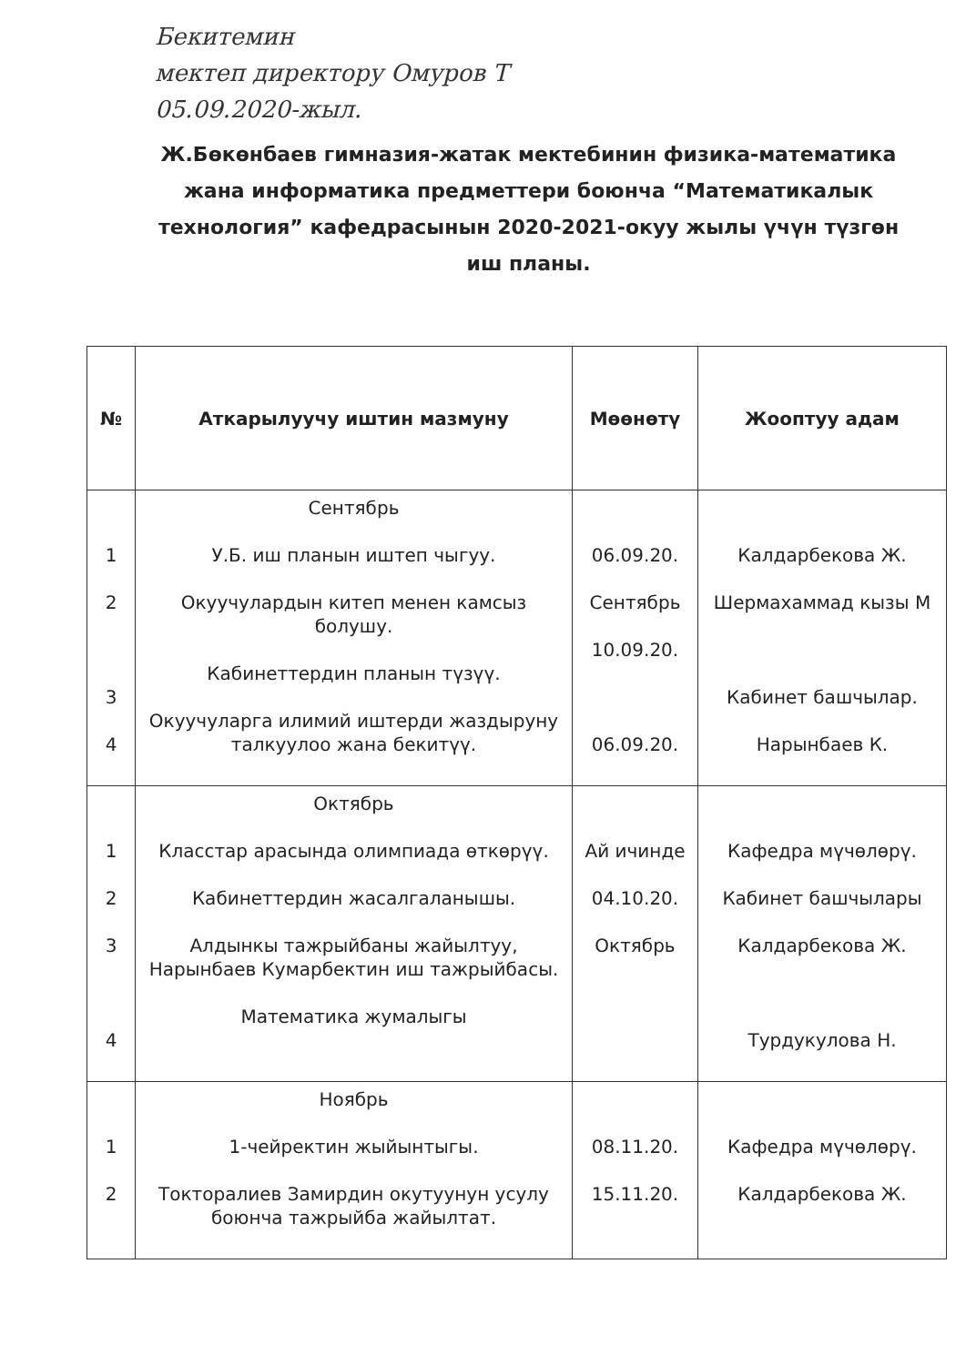Бекитемин
мектеп директору Омуров Т
05.09.2020-жыл.
Ж.Бөкөнбаев гимназия-жатак мектебинин физика-математика жана информатика предметтери боюнча “Математикалык технология” кафедрасынын 2020-2021-окуу жылы үчүн түзгөн иш планы.
| № | Аткарылуучу иштин мазмуну | Мөөнөтү | Жооптуу адам |
| --- | --- | --- | --- |
| 1 2 3 4 | Сентябрь У.Б. иш планын иштеп чыгуу. Окуучулардын китеп менен камсыз болушу. Кабинеттердин планын түзүү. Окуучуларга илимий иштерди жаздыруну талкуулоо жана бекитүү. | 06.09.20. Сентябрь 10.09.20. 06.09.20. | Калдарбекова Ж. Шермахаммад кызы М Кабинет башчылар. Нарынбаев К. |
| 1 2 3 4 | Октябрь Класстар арасында олимпиада өткөрүү. Кабинеттердин жасалгаланышы. Алдынкы тажрыйбаны жайылтуу, Нарынбаев Кумарбектин иш тажрыйбасы. Математика жумалыгы | Ай ичинде 04.10.20. Октябрь | Кафедра мүчөлөрү. Кабинет башчылары Калдарбекова Ж. Турдукулова Н. |
| 1 2 | Ноябрь 1-чейректин жыйынтыгы. Токторалиев Замирдин окутуунун усулу боюнча тажрыйба жайылтат. | 08.11.20. 15.11.20. | Кафедра мүчөлөрү. Калдарбекова Ж. |